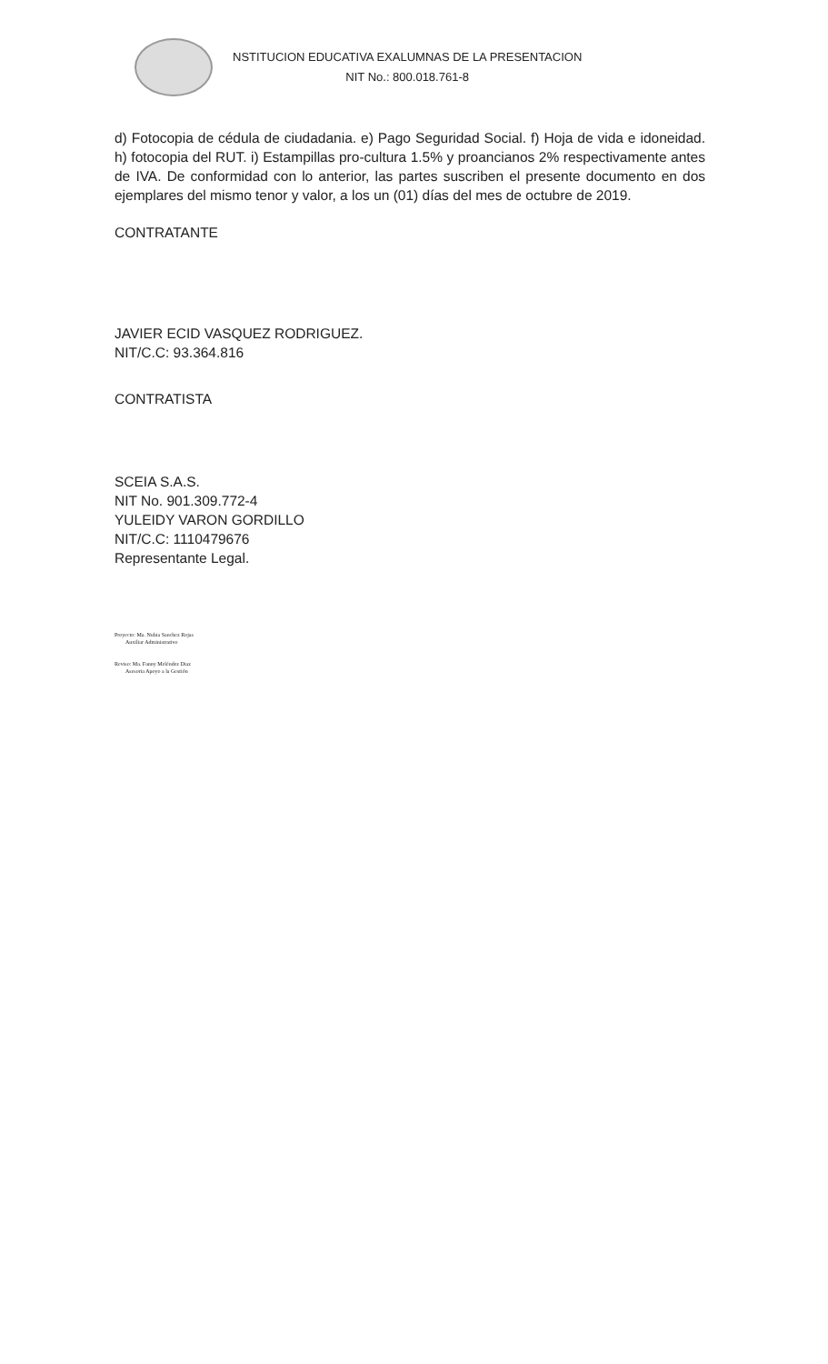NSTITUCION EDUCATIVA EXALUMNAS DE LA PRESENTACION
NIT No.: 800.018.761-8
d) Fotocopia de cédula de ciudadania. e) Pago Seguridad Social. f) Hoja de vida e idoneidad. h) fotocopia del RUT. i) Estampillas pro-cultura 1.5% y proancianos 2% respectivamente antes de IVA. De conformidad con lo anterior, las partes suscriben el presente documento en dos ejemplares del mismo tenor y valor, a los un (01) días del mes de octubre de 2019.
CONTRATANTE
JAVIER ECID VASQUEZ RODRIGUEZ.
NIT/C.C: 93.364.816
CONTRATISTA
SCEIA S.A.S.
NIT No. 901.309.772-4
YULEIDY VARON GORDILLO
NIT/C.C: 1110479676
Representante Legal.
Proyecto: Ma. Nubia Sanchez Rojas
Auxiliar Administrativo
Reviso: Ma. Fanny Meléndez Diaz
Asesoria Apoyo a la Gestión